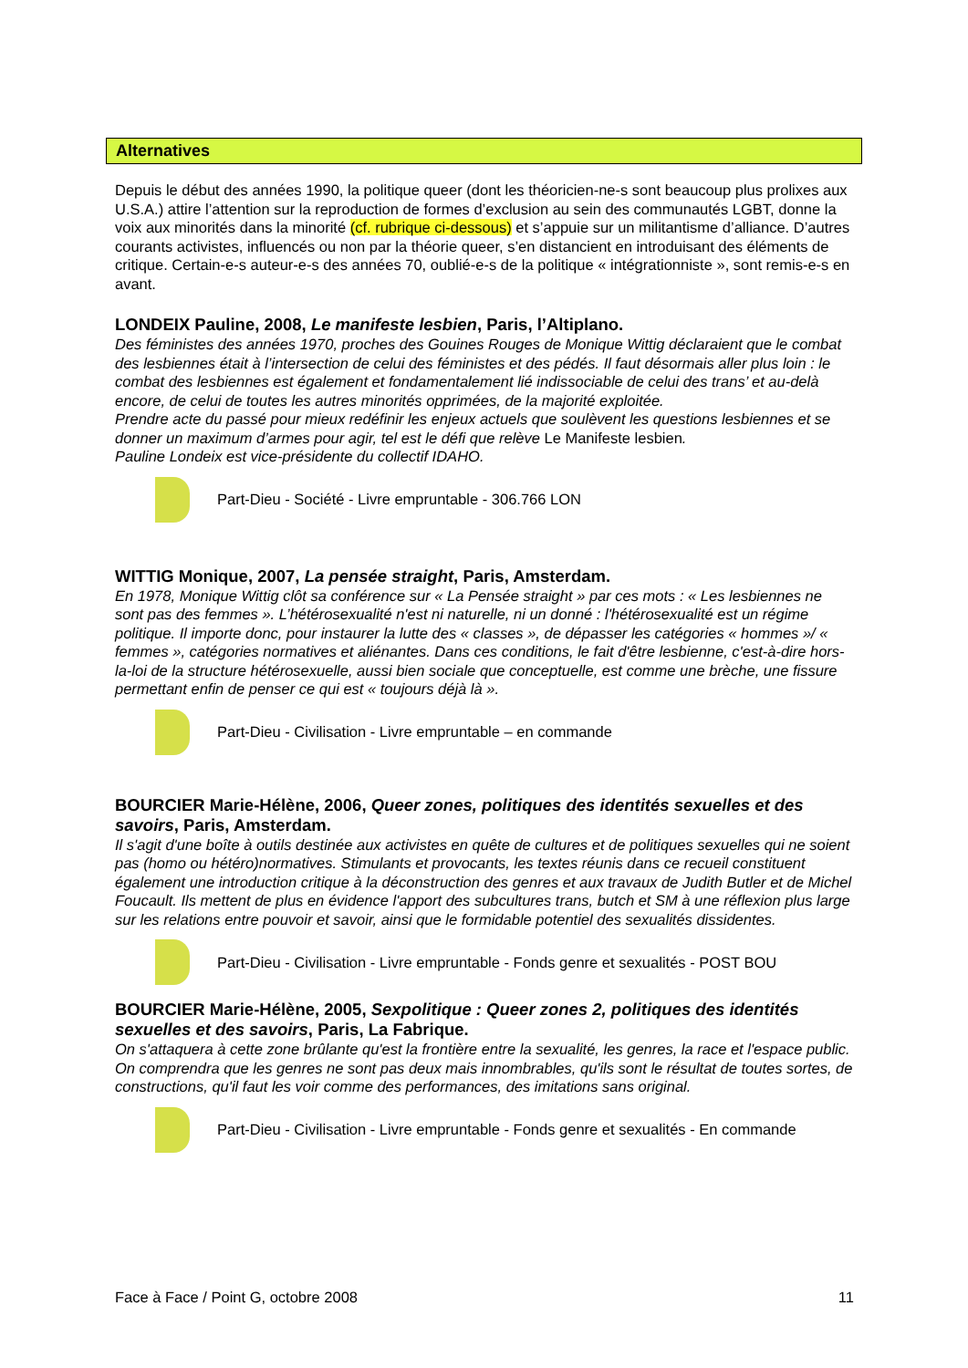Alternatives
Depuis le début des années 1990, la politique queer (dont les théoricien-ne-s sont beaucoup plus prolixes aux U.S.A.) attire l’attention sur la reproduction de formes d’exclusion au sein des communautés LGBT, donne la voix aux minorités dans la minorité (cf. rubrique ci-dessous) et s’appuie sur un militantisme d’alliance. D’autres courants activistes, influencés ou non par la théorie queer, s’en distancient en introduisant des éléments de critique. Certain-e-s auteur-e-s des années 70, oublié-e-s de la politique « intégrationniste », sont remis-e-s en avant.
LONDEIX Pauline, 2008, Le manifeste lesbien, Paris, l’Altiplano.
Des féministes des années 1970, proches des Gouines Rouges de Monique Wittig déclaraient que le combat des lesbiennes était à l’intersection de celui des féministes et des pédés. Il faut désormais aller plus loin : le combat des lesbiennes est également et fondamentalement lié indissociable de celui des trans’ et au-delà encore, de celui de toutes les autres minorités opprimées, de la majorité exploitée.
Prendre acte du passé pour mieux redéfinir les enjeux actuels que soulèvent les questions lesbiennes et se donner un maximum d’armes pour agir, tel est le défi que relève Le Manifeste lesbien.
Pauline Londeix est vice-présidente du collectif IDAHO.
Part-Dieu - Société - Livre empruntable - 306.766 LON
WITTIG Monique, 2007, La pensée straight, Paris, Amsterdam.
En 1978, Monique Wittig clôt sa conférence sur « La Pensée straight » par ces mots : « Les lesbiennes ne sont pas des femmes ». L’hétérosexualité n'est ni naturelle, ni un donné : l'hétérosexualité est un régime politique. Il importe donc, pour instaurer la lutte des « classes », de dépasser les catégories « hommes »/ « femmes », catégories normatives et aliénantes. Dans ces conditions, le fait d'être lesbienne, c'est-à-dire hors-la-loi de la structure hétérosexuelle, aussi bien sociale que conceptuelle, est comme une brèche, une fissure permettant enfin de penser ce qui est « toujours déjà là ».
Part-Dieu - Civilisation - Livre empruntable – en commande
BOURCIER Marie-Hélène, 2006, Queer zones, politiques des identités sexuelles et des savoirs, Paris, Amsterdam.
Il s'agit d'une boîte à outils destinée aux activistes en quête de cultures et de politiques sexuelles qui ne soient pas (homo ou hétéro)normatives. Stimulants et provocants, les textes réunis dans ce recueil constituent également une introduction critique à la déconstruction des genres et aux travaux de Judith Butler et de Michel Foucault. Ils mettent de plus en évidence l'apport des subcultures trans, butch et SM à une réflexion plus large sur les relations entre pouvoir et savoir, ainsi que le formidable potentiel des sexualités dissidentes.
Part-Dieu - Civilisation - Livre empruntable - Fonds genre et sexualités - POST BOU
BOURCIER Marie-Hélène, 2005, Sexpolitique : Queer zones 2, politiques des identités sexuelles et des savoirs, Paris, La Fabrique.
On s'attaquera à cette zone brûlante qu'est la frontière entre la sexualité, les genres, la race et l'espace public. On comprendra que les genres ne sont pas deux mais innombrables, qu'ils sont le résultat de toutes sortes, de constructions, qu'il faut les voir comme des performances, des imitations sans original.
Part-Dieu - Civilisation - Livre empruntable - Fonds genre et sexualités - En commande
Face à Face / Point G, octobre 2008 11